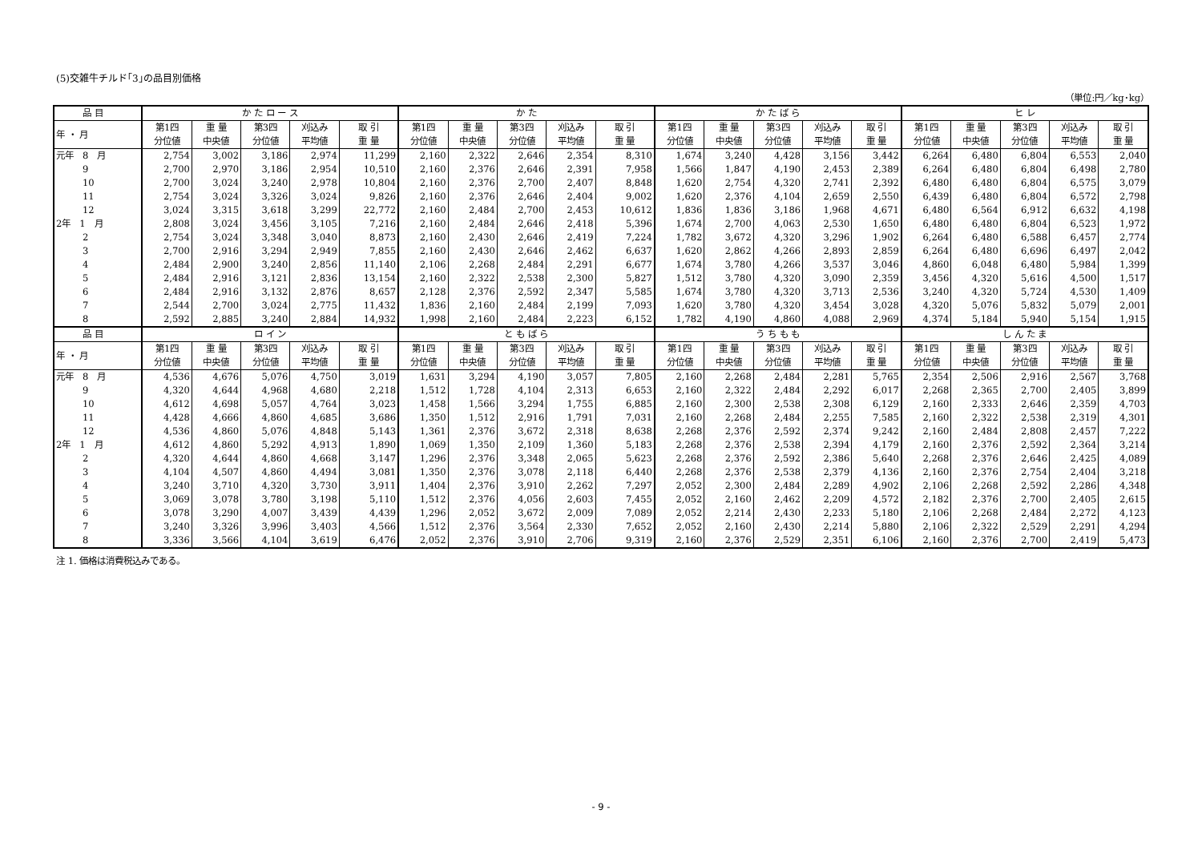(5)交雑牛チルド｢3｣の品目別価格
（単位:円／kg･kg）
| 品 目 | か た ロ ー ス | | | | | か た | | | | | か た ば ら | | | | | ヒ レ | | | | |
| --- | --- | --- | --- | --- | --- | --- | --- | --- | --- | --- | --- | --- | --- | --- | --- | --- | --- | --- | --- | --- |
| 年 ・ 月 | 第1四 分位値 | 重 量 中央値 | 第3四 分位値 | 刈込み 平均値 | 取 引 重 量 | 第1四 分位値 | 重 量 中央値 | 第3四 分位値 | 刈込み 平均値 | 取 引 重 量 | 第1四 分位値 | 重 量 中央値 | 第3四 分位値 | 刈込み 平均値 | 取 引 重 量 | 第1四 分位値 | 重 量 中央値 | 第3四 分位値 | 刈込み 平均値 | 取 引 重 量 |
| 元年 8 月 | 2,754 | 3,002 | 3,186 | 2,974 | 11,299 | 2,160 | 2,322 | 2,646 | 2,354 | 8,310 | 1,674 | 3,240 | 4,428 | 3,156 | 3,442 | 6,264 | 6,480 | 6,804 | 6,553 | 2,040 |
| 9 | 2,700 | 2,970 | 3,186 | 2,954 | 10,510 | 2,160 | 2,376 | 2,646 | 2,391 | 7,958 | 1,566 | 1,847 | 4,190 | 2,453 | 2,389 | 6,264 | 6,480 | 6,804 | 6,498 | 2,780 |
| 10 | 2,700 | 3,024 | 3,240 | 2,978 | 10,804 | 2,160 | 2,376 | 2,700 | 2,407 | 8,848 | 1,620 | 2,754 | 4,320 | 2,741 | 2,392 | 6,480 | 6,480 | 6,804 | 6,575 | 3,079 |
| 11 | 2,754 | 3,024 | 3,326 | 3,024 | 9,826 | 2,160 | 2,376 | 2,646 | 2,404 | 9,002 | 1,620 | 2,376 | 4,104 | 2,659 | 2,550 | 6,439 | 6,480 | 6,804 | 6,572 | 2,798 |
| 12 | 3,024 | 3,315 | 3,618 | 3,299 | 22,772 | 2,160 | 2,484 | 2,700 | 2,453 | 10,612 | 1,836 | 1,836 | 3,186 | 1,968 | 4,671 | 6,480 | 6,564 | 6,912 | 6,632 | 4,198 |
| 2年 1 月 | 2,808 | 3,024 | 3,456 | 3,105 | 7,216 | 2,160 | 2,484 | 2,646 | 2,418 | 5,396 | 1,674 | 2,700 | 4,063 | 2,530 | 1,650 | 6,480 | 6,480 | 6,804 | 6,523 | 1,972 |
| 2 | 2,754 | 3,024 | 3,348 | 3,040 | 8,873 | 2,160 | 2,430 | 2,646 | 2,419 | 7,224 | 1,782 | 3,672 | 4,320 | 3,296 | 1,902 | 6,264 | 6,480 | 6,588 | 6,457 | 2,774 |
| 3 | 2,700 | 2,916 | 3,294 | 2,949 | 7,855 | 2,160 | 2,430 | 2,646 | 2,462 | 6,637 | 1,620 | 2,862 | 4,266 | 2,893 | 2,859 | 6,264 | 6,480 | 6,696 | 6,497 | 2,042 |
| 4 | 2,484 | 2,900 | 3,240 | 2,856 | 11,140 | 2,106 | 2,268 | 2,484 | 2,291 | 6,677 | 1,674 | 3,780 | 4,266 | 3,537 | 3,046 | 4,860 | 6,048 | 6,480 | 5,984 | 1,399 |
| 5 | 2,484 | 2,916 | 3,121 | 2,836 | 13,154 | 2,160 | 2,322 | 2,538 | 2,300 | 5,827 | 1,512 | 3,780 | 4,320 | 3,090 | 2,359 | 3,456 | 4,320 | 5,616 | 4,500 | 1,517 |
| 6 | 2,484 | 2,916 | 3,132 | 2,876 | 8,657 | 2,128 | 2,376 | 2,592 | 2,347 | 5,585 | 1,674 | 3,780 | 4,320 | 3,713 | 2,536 | 3,240 | 4,320 | 5,724 | 4,530 | 1,409 |
| 7 | 2,544 | 2,700 | 3,024 | 2,775 | 11,432 | 1,836 | 2,160 | 2,484 | 2,199 | 7,093 | 1,620 | 3,780 | 4,320 | 3,454 | 3,028 | 4,320 | 5,076 | 5,832 | 5,079 | 2,001 |
| 8 | 2,592 | 2,885 | 3,240 | 2,884 | 14,932 | 1,998 | 2,160 | 2,484 | 2,223 | 6,152 | 1,782 | 4,190 | 4,860 | 4,088 | 2,969 | 4,374 | 5,184 | 5,940 | 5,154 | 1,915 |
| 品 目 | ロ イ ン | | | | | と も ば ら | | | | | う ち も も | | | | | し ん た ま | | | | |
| 年 ・ 月 | 第1四 分位値 | 重 量 中央値 | 第3四 分位値 | 刈込み 平均値 | 取 引 重 量 | 第1四 分位値 | 重 量 中央値 | 第3四 分位値 | 刈込み 平均値 | 取 引 重 量 | 第1四 分位値 | 重 量 中央値 | 第3四 分位値 | 刈込み 平均値 | 取 引 重 量 | 第1四 分位値 | 重 量 中央値 | 第3四 分位値 | 刈込み 平均値 | 取 引 重 量 |
| 元年 8 月 | 4,536 | 4,676 | 5,076 | 4,750 | 3,019 | 1,631 | 3,294 | 4,190 | 3,057 | 7,805 | 2,160 | 2,268 | 2,484 | 2,281 | 5,765 | 2,354 | 2,506 | 2,916 | 2,567 | 3,768 |
| 9 | 4,320 | 4,644 | 4,968 | 4,680 | 2,218 | 1,512 | 1,728 | 4,104 | 2,313 | 6,653 | 2,160 | 2,322 | 2,484 | 2,292 | 6,017 | 2,268 | 2,365 | 2,700 | 2,405 | 3,899 |
| 10 | 4,612 | 4,698 | 5,057 | 4,764 | 3,023 | 1,458 | 1,566 | 3,294 | 1,755 | 6,885 | 2,160 | 2,300 | 2,538 | 2,308 | 6,129 | 2,160 | 2,333 | 2,646 | 2,359 | 4,703 |
| 11 | 4,428 | 4,666 | 4,860 | 4,685 | 3,686 | 1,350 | 1,512 | 2,916 | 1,791 | 7,031 | 2,160 | 2,268 | 2,484 | 2,255 | 7,585 | 2,160 | 2,322 | 2,538 | 2,319 | 4,301 |
| 12 | 4,536 | 4,860 | 5,076 | 4,848 | 5,143 | 1,361 | 2,376 | 3,672 | 2,318 | 8,638 | 2,268 | 2,376 | 2,592 | 2,374 | 9,242 | 2,160 | 2,484 | 2,808 | 2,457 | 7,222 |
| 2年 1 月 | 4,612 | 4,860 | 5,292 | 4,913 | 1,890 | 1,069 | 1,350 | 2,109 | 1,360 | 5,183 | 2,268 | 2,376 | 2,538 | 2,394 | 4,179 | 2,160 | 2,376 | 2,592 | 2,364 | 3,214 |
| 2 | 4,320 | 4,644 | 4,860 | 4,668 | 3,147 | 1,296 | 2,376 | 3,348 | 2,065 | 5,623 | 2,268 | 2,376 | 2,592 | 2,386 | 5,640 | 2,268 | 2,376 | 2,646 | 2,425 | 4,089 |
| 3 | 4,104 | 4,507 | 4,860 | 4,494 | 3,081 | 1,350 | 2,376 | 3,078 | 2,118 | 6,440 | 2,268 | 2,376 | 2,538 | 2,379 | 4,136 | 2,160 | 2,376 | 2,754 | 2,404 | 3,218 |
| 4 | 3,240 | 3,710 | 4,320 | 3,730 | 3,911 | 1,404 | 2,376 | 3,910 | 2,262 | 7,297 | 2,052 | 2,300 | 2,484 | 2,289 | 4,902 | 2,106 | 2,268 | 2,592 | 2,286 | 4,348 |
| 5 | 3,069 | 3,078 | 3,780 | 3,198 | 5,110 | 1,512 | 2,376 | 4,056 | 2,603 | 7,455 | 2,052 | 2,160 | 2,462 | 2,209 | 4,572 | 2,182 | 2,376 | 2,700 | 2,405 | 2,615 |
| 6 | 3,078 | 3,290 | 4,007 | 3,439 | 4,439 | 1,296 | 2,052 | 3,672 | 2,009 | 7,089 | 2,052 | 2,214 | 2,430 | 2,233 | 5,180 | 2,106 | 2,268 | 2,484 | 2,272 | 4,123 |
| 7 | 3,240 | 3,326 | 3,996 | 3,403 | 4,566 | 1,512 | 2,376 | 3,564 | 2,330 | 7,652 | 2,052 | 2,160 | 2,430 | 2,214 | 5,880 | 2,106 | 2,322 | 2,529 | 2,291 | 4,294 |
| 8 | 3,336 | 3,566 | 4,104 | 3,619 | 6,476 | 2,052 | 2,376 | 3,910 | 2,706 | 9,319 | 2,160 | 2,376 | 2,529 | 2,351 | 6,106 | 2,160 | 2,376 | 2,700 | 2,419 | 5,473 |
注 1. 価格は消費税込みである。
- 9 -